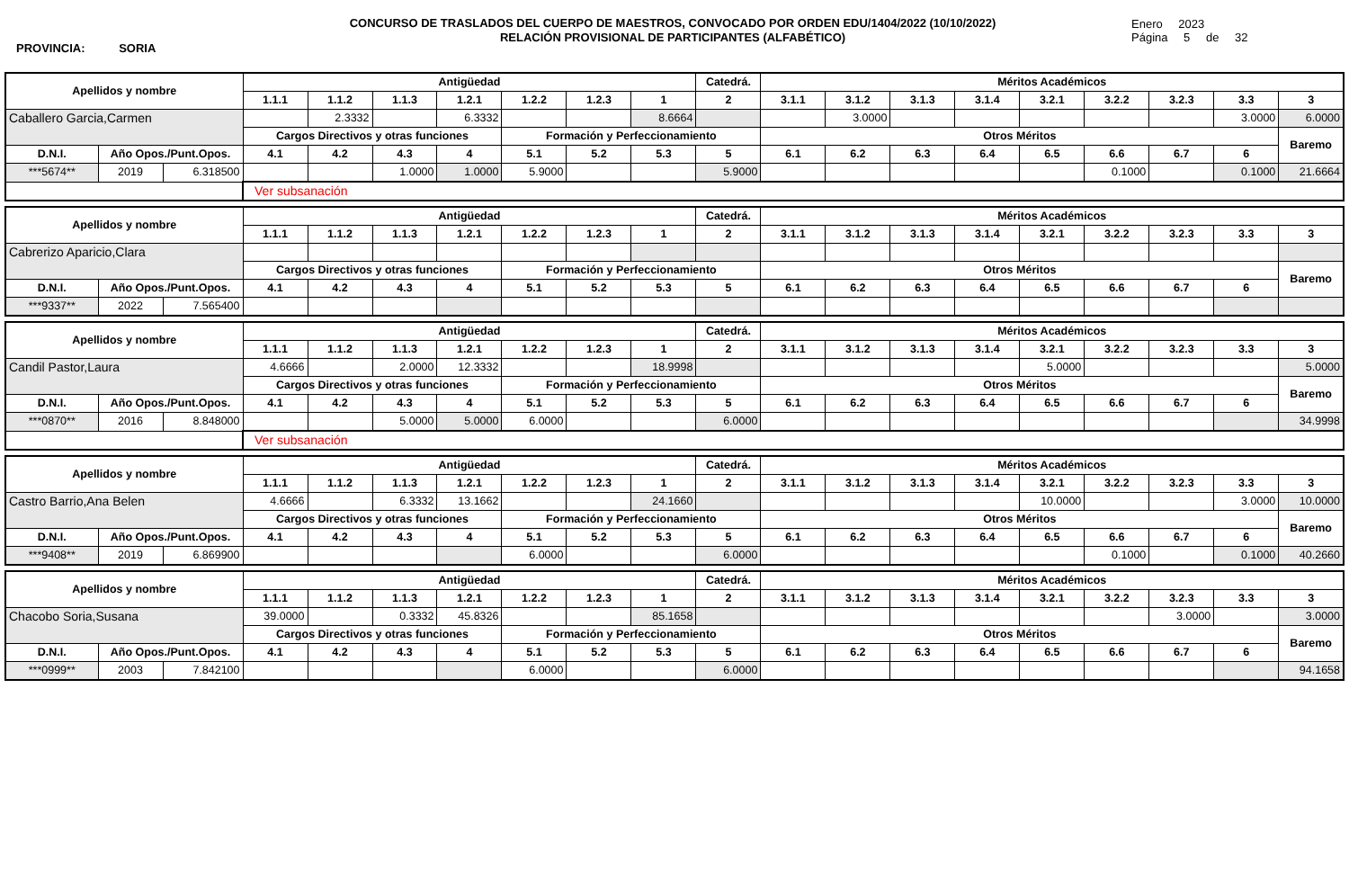PROVINCIA: SORIA
CONCURSO DE TRASLADOS DEL CUERPO DE MAESTROS, CONVOCADO POR ORDEN EDU/1404/2022 (10/10/2022)
RELACIÓN PROVISIONAL DE PARTICIPANTES (ALFABÉTICO)
Enero 2023
Página 5 de 32
| Apellidos y nombre | | | Antigüedad | | | | | | | Catedrá. | Méritos Académicos | | | | | | | | |
| --- | --- | --- | --- | --- | --- | --- | --- | --- | --- | --- | --- | --- | --- | --- | --- | --- | --- | --- | --- |
| | | | 1.1.1 | 1.1.2 | 1.1.3 | 1.2.1 | 1.2.2 | 1.2.3 | 1 | 2 | 3.1.1 | 3.1.2 | 3.1.3 | 3.1.4 | 3.2.1 | 3.2.2 | 3.2.3 | 3.3 | 3 |
| Caballero Garcia,Carmen | | | | 2.3332 | | 6.3332 | | | 8.6664 | | | 3.0000 | | | | | | 3.0000 | 6.0000 |
| | | | Cargos Directivos y otras funciones | | | | Formación y Perfeccionamiento | | | | Otros Méritos | | | | | | | | Baremo |
| D.N.I. | Año Opos./Punt.Opos. | | 4.1 | 4.2 | 4.3 | 4 | 5.1 | 5.2 | 5.3 | 5 | 6.1 | 6.2 | 6.3 | 6.4 | 6.5 | 6.6 | 6.7 | 6 | |
| ***5674** | 2019 | 6.318500 | | | 1.0000 | 1.0000 | 5.9000 | | | 5.9000 | | | | | | 0.1000 | | 0.1000 | 21.6664 |
| | | | Ver subsanación | | | | | | | | | | | | | | | | |
| Apellidos y nombre | | | Antigüedad | | | | | | | Catedrá. | Méritos Académicos | | | | | | | | |
| --- | --- | --- | --- | --- | --- | --- | --- | --- | --- | --- | --- | --- | --- | --- | --- | --- | --- | --- | --- |
| | | | 1.1.1 | 1.1.2 | 1.1.3 | 1.2.1 | 1.2.2 | 1.2.3 | 1 | 2 | 3.1.1 | 3.1.2 | 3.1.3 | 3.1.4 | 3.2.1 | 3.2.2 | 3.2.3 | 3.3 | 3 |
| Cabrerizo Aparicio,Clara | | | | | | | | | | | | | | | | | | | |
| | | | Cargos Directivos y otras funciones | | | | Formación y Perfeccionamiento | | | | Otros Méritos | | | | | | | | Baremo |
| D.N.I. | Año Opos./Punt.Opos. | | 4.1 | 4.2 | 4.3 | 4 | 5.1 | 5.2 | 5.3 | 5 | 6.1 | 6.2 | 6.3 | 6.4 | 6.5 | 6.6 | 6.7 | 6 | |
| ***9337** | 2022 | 7.565400 | | | | | | | | | | | | | | | | | |
| Apellidos y nombre | | | Antigüedad | | | | | | | Catedrá. | Méritos Académicos | | | | | | | | |
| --- | --- | --- | --- | --- | --- | --- | --- | --- | --- | --- | --- | --- | --- | --- | --- | --- | --- | --- | --- |
| | | | 1.1.1 | 1.1.2 | 1.1.3 | 1.2.1 | 1.2.2 | 1.2.3 | 1 | 2 | 3.1.1 | 3.1.2 | 3.1.3 | 3.1.4 | 3.2.1 | 3.2.2 | 3.2.3 | 3.3 | 3 |
| Candil Pastor,Laura | | | 4.6666 | | 2.0000 | 12.3332 | | | 18.9998 | | | | | | 5.0000 | | | | 5.0000 |
| | | | Cargos Directivos y otras funciones | | | | Formación y Perfeccionamiento | | | | Otros Méritos | | | | | | | | Baremo |
| D.N.I. | Año Opos./Punt.Opos. | | 4.1 | 4.2 | 4.3 | 4 | 5.1 | 5.2 | 5.3 | 5 | 6.1 | 6.2 | 6.3 | 6.4 | 6.5 | 6.6 | 6.7 | 6 | |
| ***0870** | 2016 | 8.848000 | | | 5.0000 | 5.0000 | 6.0000 | | | 6.0000 | | | | | | | | | 34.9998 |
| | | | Ver subsanación | | | | | | | | | | | | | | | | |
| Apellidos y nombre | | | Antigüedad | | | | | | | Catedrá. | Méritos Académicos | | | | | | | | |
| --- | --- | --- | --- | --- | --- | --- | --- | --- | --- | --- | --- | --- | --- | --- | --- | --- | --- | --- | --- |
| | | | 1.1.1 | 1.1.2 | 1.1.3 | 1.2.1 | 1.2.2 | 1.2.3 | 1 | 2 | 3.1.1 | 3.1.2 | 3.1.3 | 3.1.4 | 3.2.1 | 3.2.2 | 3.2.3 | 3.3 | 3 |
| Castro Barrio,Ana Belen | | | 4.6666 | | 6.3332 | 13.1662 | | | 24.1660 | | | | | | 10.0000 | | | 3.0000 | 10.0000 |
| | | | Cargos Directivos y otras funciones | | | | Formación y Perfeccionamiento | | | | Otros Méritos | | | | | | | | Baremo |
| D.N.I. | Año Opos./Punt.Opos. | | 4.1 | 4.2 | 4.3 | 4 | 5.1 | 5.2 | 5.3 | 5 | 6.1 | 6.2 | 6.3 | 6.4 | 6.5 | 6.6 | 6.7 | 6 | |
| ***9408** | 2019 | 6.869900 | | | | | 6.0000 | | | 6.0000 | | | | | | 0.1000 | | 0.1000 | 40.2660 |
| Apellidos y nombre | | | Antigüedad | | | | | | | Catedrá. | Méritos Académicos | | | | | | | | |
| --- | --- | --- | --- | --- | --- | --- | --- | --- | --- | --- | --- | --- | --- | --- | --- | --- | --- | --- | --- |
| | | | 1.1.1 | 1.1.2 | 1.1.3 | 1.2.1 | 1.2.2 | 1.2.3 | 1 | 2 | 3.1.1 | 3.1.2 | 3.1.3 | 3.1.4 | 3.2.1 | 3.2.2 | 3.2.3 | 3.3 | 3 |
| Chacobo Soria,Susana | | | 39.0000 | | 0.3332 | 45.8326 | | | 85.1658 | | | | | | | | 3.0000 | | 3.0000 |
| | | | Cargos Directivos y otras funciones | | | | Formación y Perfeccionamiento | | | | Otros Méritos | | | | | | | | Baremo |
| D.N.I. | Año Opos./Punt.Opos. | | 4.1 | 4.2 | 4.3 | 4 | 5.1 | 5.2 | 5.3 | 5 | 6.1 | 6.2 | 6.3 | 6.4 | 6.5 | 6.6 | 6.7 | 6 | |
| ***0999** | 2003 | 7.842100 | | | | | 6.0000 | | | 6.0000 | | | | | | | | | 94.1658 |